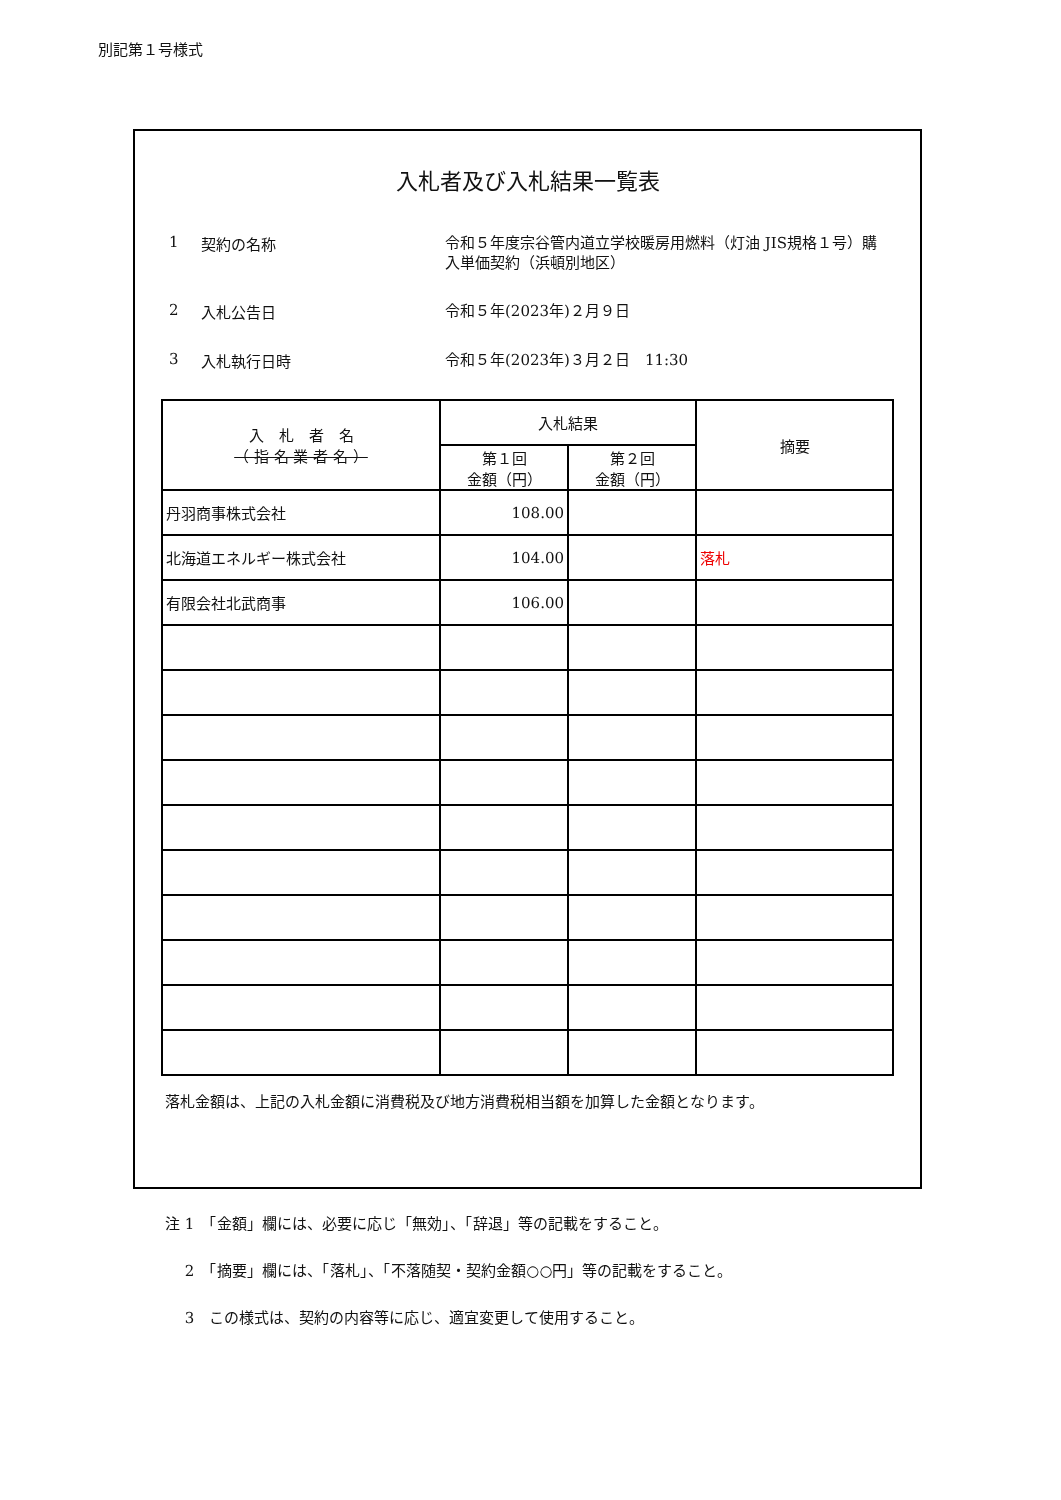別記第１号様式
入札者及び入札結果一覧表
1 契約の名称 令和５年度宗谷管内道立学校暖房用燃料（灯油 JIS規格１号）購入単価契約（浜頓別地区）
2 入札公告日 令和５年(2023年)２月９日
3 入札執行日時 令和５年(2023年)３月２日　11:30
| 入 札 者 名 （ 指 名 業 者 名 ） | 入札結果 | | 摘要 |
| --- | --- | --- | --- |
| | 第１回 金額（円） | 第２回 金額（円） | |
| 丹羽商事株式会社 | 108.00 | | |
| 北海道エネルギー株式会社 | 104.00 | | 落札 |
| 有限会社北武商事 | 106.00 | | |
落札金額は、上記の入札金額に消費税及び地方消費税相当額を加算した金額となります。
注 1　「金額」欄には、必要に応じ「無効」、「辞退」等の記載をすること。
　 2　「摘要」欄には、「落札」、「不落随契・契約金額○○円」等の記載をすること。
　 3　この様式は、契約の内容等に応じ、適宜変更して使用すること。